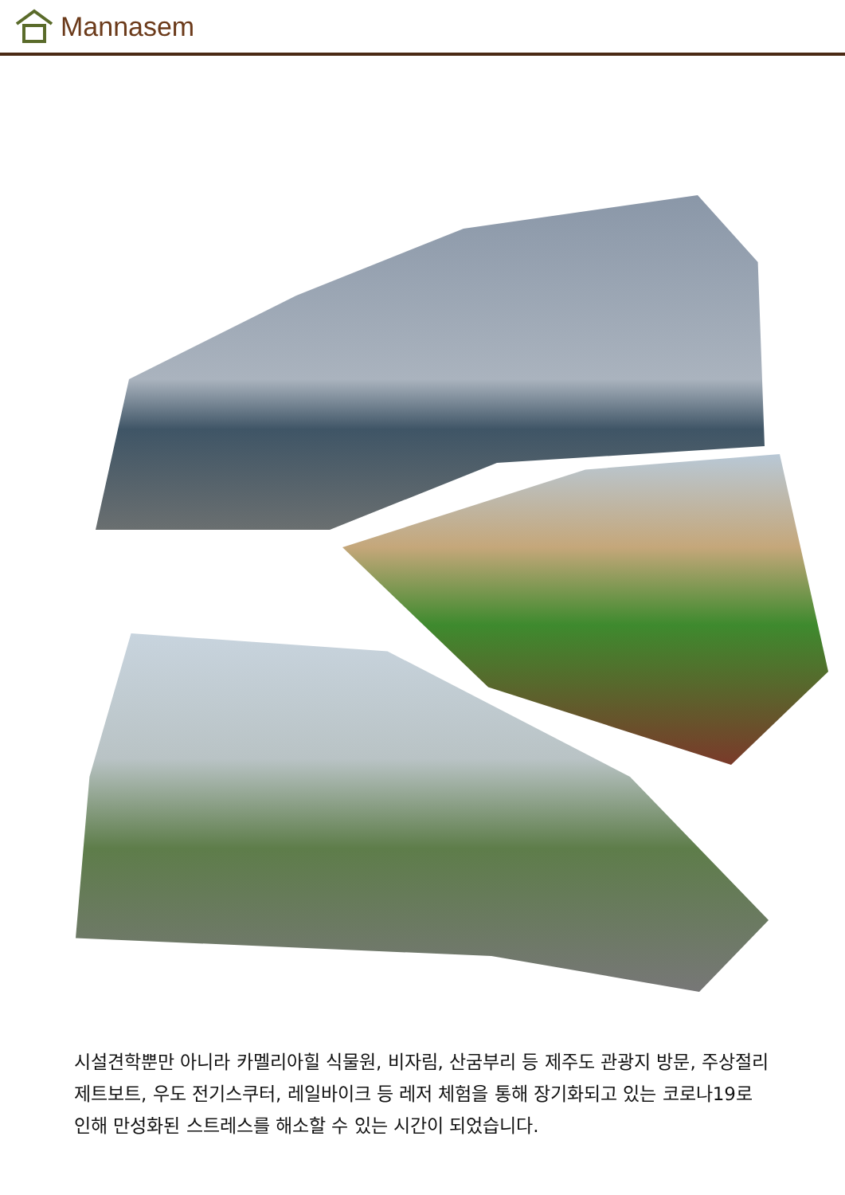Mannasem
시설견학뿐만 아니라 카멜리아힐 식물원, 비자림, 산굼부리 등 제주도 관광지 방문, 주상절리 제트보트, 우도 전기스쿠터, 레일바이크 등 레저 체험을 통해 장기화되고 있는 코로나19로 인해 만성화된 스트레스를 해소할 수 있는 시간이 되었습니다.